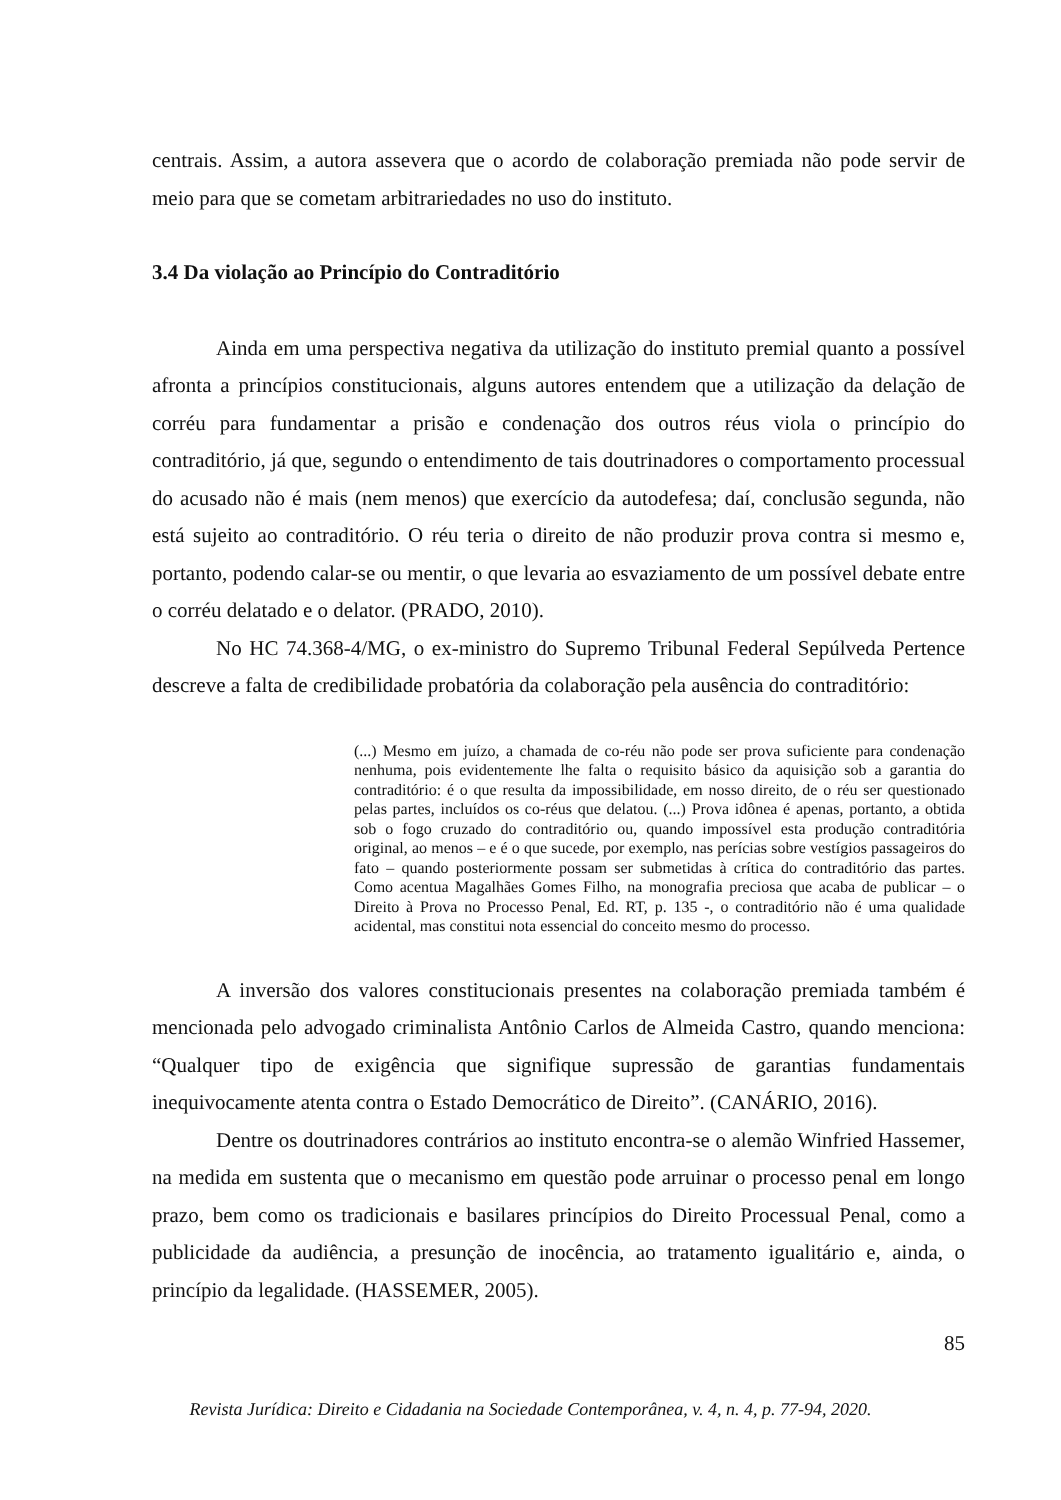centrais. Assim, a autora assevera que o acordo de colaboração premiada não pode servir de meio para que se cometam arbitrariedades no uso do instituto.
3.4 Da violação ao Princípio do Contraditório
Ainda em uma perspectiva negativa da utilização do instituto premial quanto a possível afronta a princípios constitucionais, alguns autores entendem que a utilização da delação de corréu para fundamentar a prisão e condenação dos outros réus viola o princípio do contraditório, já que, segundo o entendimento de tais doutrinadores o comportamento processual do acusado não é mais (nem menos) que exercício da autodefesa; daí, conclusão segunda, não está sujeito ao contraditório. O réu teria o direito de não produzir prova contra si mesmo e, portanto, podendo calar-se ou mentir, o que levaria ao esvaziamento de um possível debate entre o corréu delatado e o delator. (PRADO, 2010).
No HC 74.368-4/MG, o ex-ministro do Supremo Tribunal Federal Sepúlveda Pertence descreve a falta de credibilidade probatória da colaboração pela ausência do contraditório:
(...) Mesmo em juízo, a chamada de co-réu não pode ser prova suficiente para condenação nenhuma, pois evidentemente lhe falta o requisito básico da aquisição sob a garantia do contraditório: é o que resulta da impossibilidade, em nosso direito, de o réu ser questionado pelas partes, incluídos os co-réus que delatou. (...) Prova idônea é apenas, portanto, a obtida sob o fogo cruzado do contraditório ou, quando impossível esta produção contraditória original, ao menos – e é o que sucede, por exemplo, nas perícias sobre vestígios passageiros do fato – quando posteriormente possam ser submetidas à crítica do contraditório das partes. Como acentua Magalhães Gomes Filho, na monografia preciosa que acaba de publicar – o Direito à Prova no Processo Penal, Ed. RT, p. 135 -, o contraditório não é uma qualidade acidental, mas constitui nota essencial do conceito mesmo do processo.
A inversão dos valores constitucionais presentes na colaboração premiada também é mencionada pelo advogado criminalista Antônio Carlos de Almeida Castro, quando menciona: “Qualquer tipo de exigência que signifique supressão de garantias fundamentais inequivocamente atenta contra o Estado Democrático de Direito”. (CANÁRIO, 2016).
Dentre os doutrinadores contrários ao instituto encontra-se o alemão Winfried Hassemer, na medida em sustenta que o mecanismo em questão pode arruinar o processo penal em longo prazo, bem como os tradicionais e basilares princípios do Direito Processual Penal, como a publicidade da audiência, a presunção de inocência, ao tratamento igualitário e, ainda, o princípio da legalidade. (HASSEMER, 2005).
85
Revista Jurídica: Direito e Cidadania na Sociedade Contemporânea, v. 4, n. 4, p. 77-94, 2020.